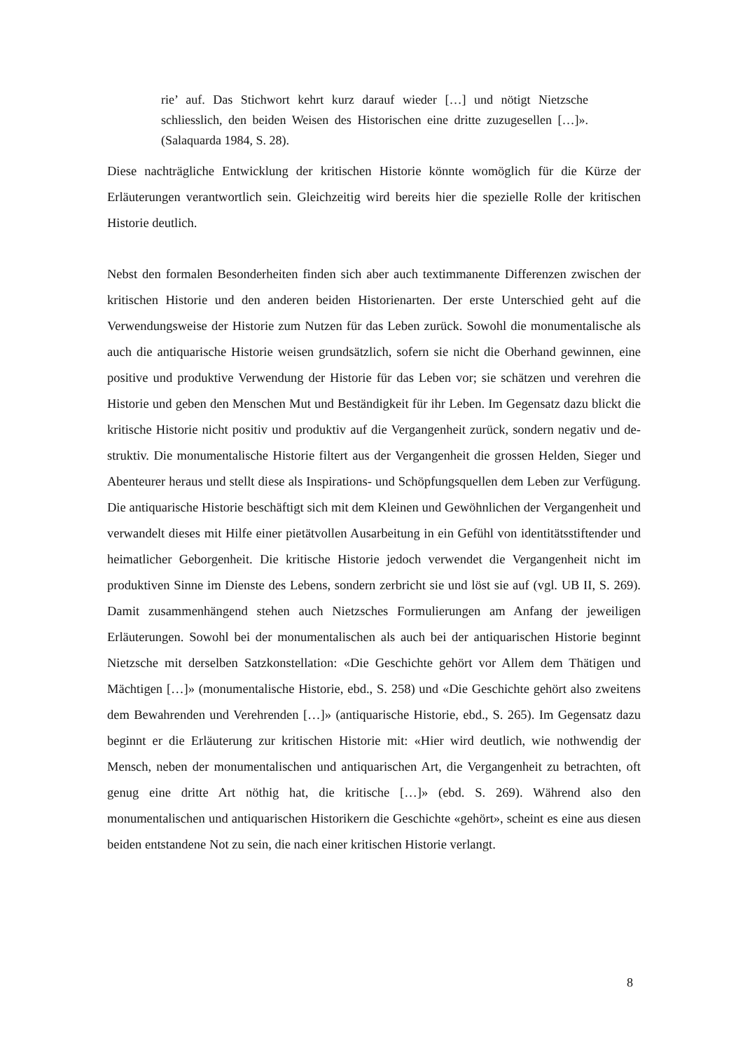rie’ auf. Das Stichwort kehrt kurz darauf wieder […] und nötigt Nietz­sche schliesslich, den beiden Weisen des Historischen eine dritte zuzu­gesellen […]». (Salaquarda 1984, S. 28).
Diese nachträgliche Entwicklung der kritischen Historie könnte womöglich für die Kürze der Erläuterungen verantwortlich sein. Gleichzeitig wird bereits hier die spezielle Rolle der kritischen Historie deutlich.
Nebst den formalen Besonderheiten finden sich aber auch textimmanente Differenzen zwischen der kritischen Historie und den anderen beiden Historienarten. Der erste Unter­schied geht auf die Verwendungsweise der Historie zum Nutzen für das Leben zurück. Sowohl die monumentalische als auch die antiquarische Historie weisen grundsätzlich, sofern sie nicht die Oberhand gewinnen, eine positive und produktive Verwendung der Historie für das Leben vor; sie schätzen und verehren die Historie und geben den Men­schen Mut und Beständigkeit für ihr Leben. Im Gegensatz dazu blickt die kritische His­torie nicht positiv und produktiv auf die Vergangenheit zurück, sondern negativ und de­struktiv. Die monumentalische Historie filtert aus der Vergangenheit die grossen Helden, Sieger und Abenteurer heraus und stellt diese als Inspirations- und Schöpfungsquellen dem Leben zur Verfügung. Die antiquarische Historie beschäftigt sich mit dem Kleinen und Gewöhnlichen der Vergangenheit und verwandelt dieses mit Hilfe einer pietätvollen Ausarbeitung in ein Gefühl von identitätsstiftender und heimatlicher Geborgenheit. Die kritische Historie jedoch verwendet die Vergangenheit nicht im produktiven Sinne im Dienste des Lebens, sondern zerbricht sie und löst sie auf (vgl. UB II, S. 269). Damit zusammenhängend stehen auch Nietzsches Formulierungen am Anfang der jeweiligen Erläuterungen. Sowohl bei der monumentalischen als auch bei der antiquarischen Histo­rie beginnt Nietzsche mit derselben Satzkonstellation: «Die Geschichte gehört vor Allem dem Thätigen und Mächtigen […]» (monumentalische Historie, ebd., S. 258) und «Die Geschichte gehört also zweitens dem Bewahrenden und Verehrenden […]» (antiquari­sche Historie, ebd., S. 265). Im Gegensatz dazu beginnt er die Erläuterung zur kritischen Historie mit: «Hier wird deutlich, wie nothwendig der Mensch, neben der monumentali­schen und antiquarischen Art, die Vergangenheit zu betrachten, oft genug eine dritte Art nöthig hat, die kritische […]» (ebd. S. 269). Während also den monumentalischen und antiquarischen Historikern die Geschichte «gehört», scheint es eine aus diesen beiden entstandene Not zu sein, die nach einer kritischen Historie verlangt.
8